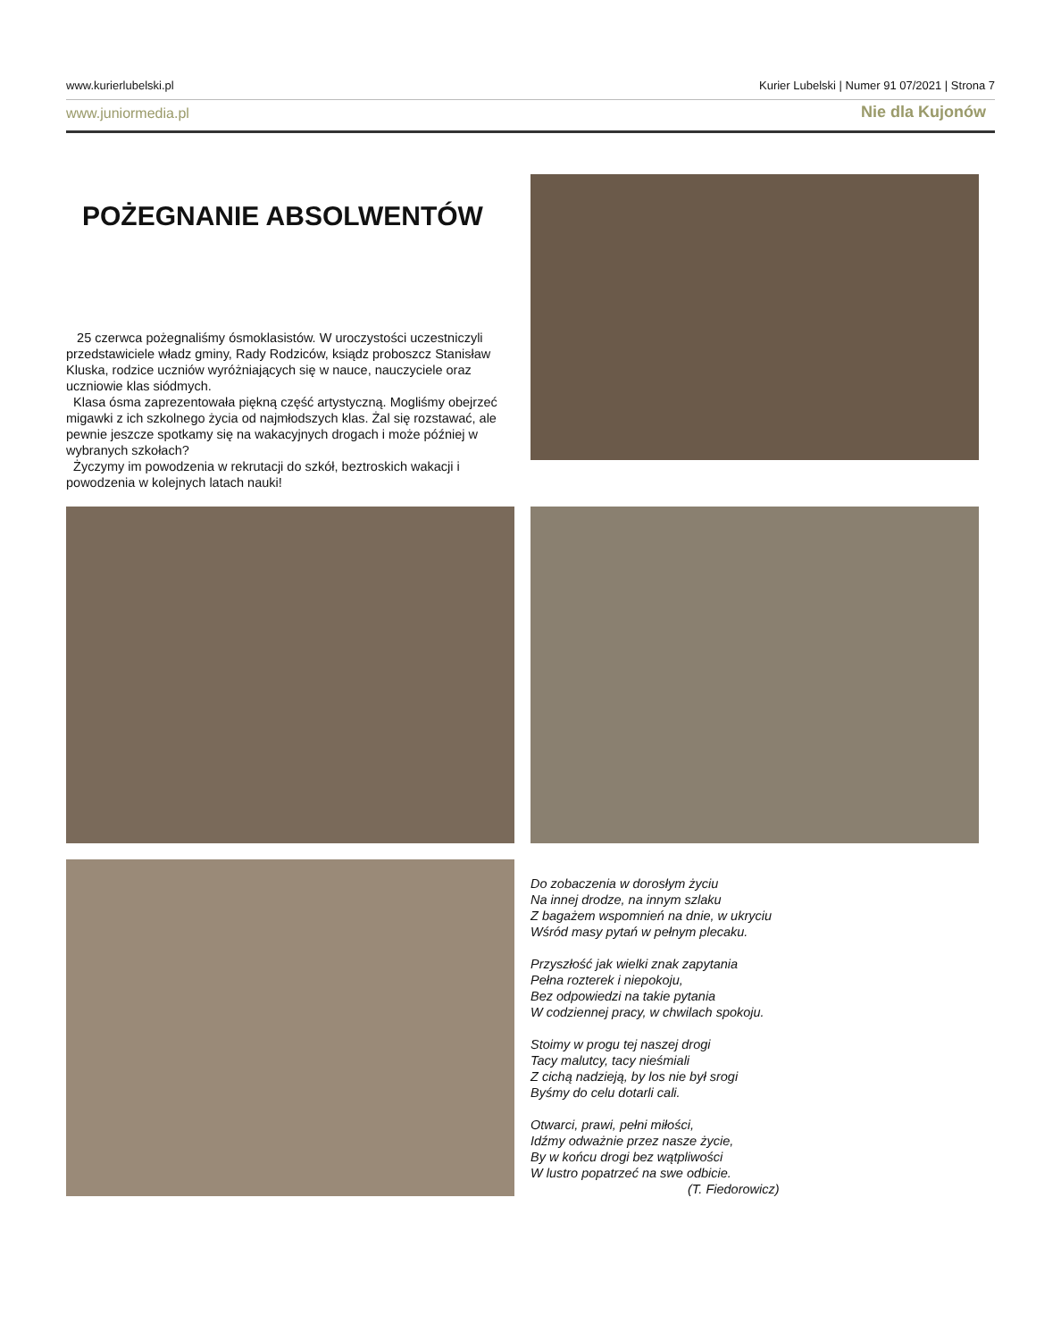www.kurierlubelski.pl Kurier Lubelski | Numer 91 07/2021 | Strona 7
www.juniormedia.pl Nie dla Kujonów
POŻEGNANIE ABSOLWENTÓW
25 czerwca pożegnaliśmy ósmoklasistów. W uroczystości uczestniczyli przedstawiciele władz gminy, Rady Rodziców, ksiądz proboszcz Stanisław Kluska, rodzice uczniów wyróżniających się w nauce, nauczyciele oraz uczniowie klas siódmych.
Klasa ósma zaprezentowała piękną część artystyczną. Mogliśmy obejrzeć migawki z ich szkolnego życia od najmłodszych klas. Żal się rozstawać, ale pewnie jeszcze spotkamy się na wakacyjnych drogach i może później w wybranych szkołach?
Życzymy im powodzenia w rekrutacji do szkół, beztroskich wakacji i powodzenia w kolejnych latach nauki!
Do zobaczenia w dorosłym życiu
Na innej drodze, na innym szlaku
Z bagażem wspomnień na dnie, w ukryciu
Wśród masy pytań w pełnym plecaku.
Przyszłość jak wielki znak zapytania
Pełna rozterek i niepokoju,
Bez odpowiedzi na takie pytania
W codziennej pracy, w chwilach spokoju.
Stoimy w progu tej naszej drogi
Tacy malutcy, tacy nieśmiali
Z cichą nadzieją, by los nie był srogi
Byśmy do celu dotarli cali.
Otwarci, prawi, pełni miłości,
Idźmy odważnie przez nasze życie,
By w końcu drogi bez wątpliwości
W lustro popatrzeć na swe odbicie.
(T. Fiedorowicz)